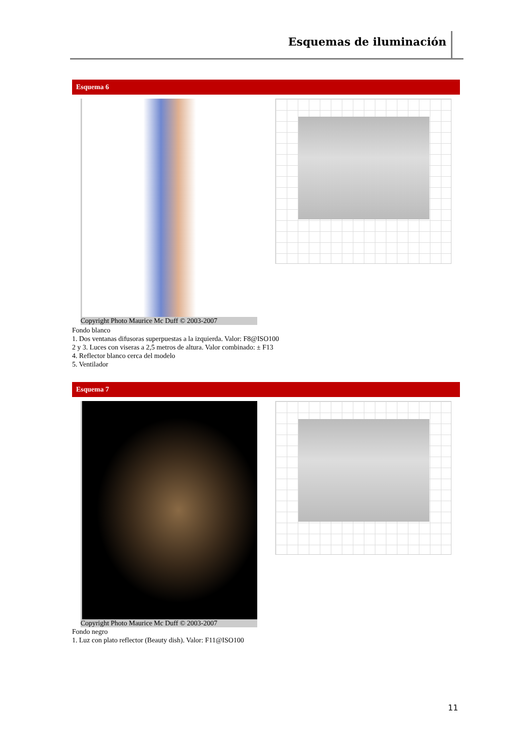Esquemas de iluminación
Esquema 6
Copyright Photo Maurice Mc Duff © 2003-2007
Fondo blanco
1. Dos ventanas difusoras superpuestas a la izquierda. Valor: F8@ISO100
2 y 3. Luces con viseras a 2,5 metros de altura. Valor combinado: ± F13
4. Reflector blanco cerca del modelo
5. Ventilador
Esquema 7
Copyright Photo Maurice Mc Duff © 2003-2007
Fondo negro
1. Luz con plato reflector (Beauty dish). Valor: F11@ISO100
11